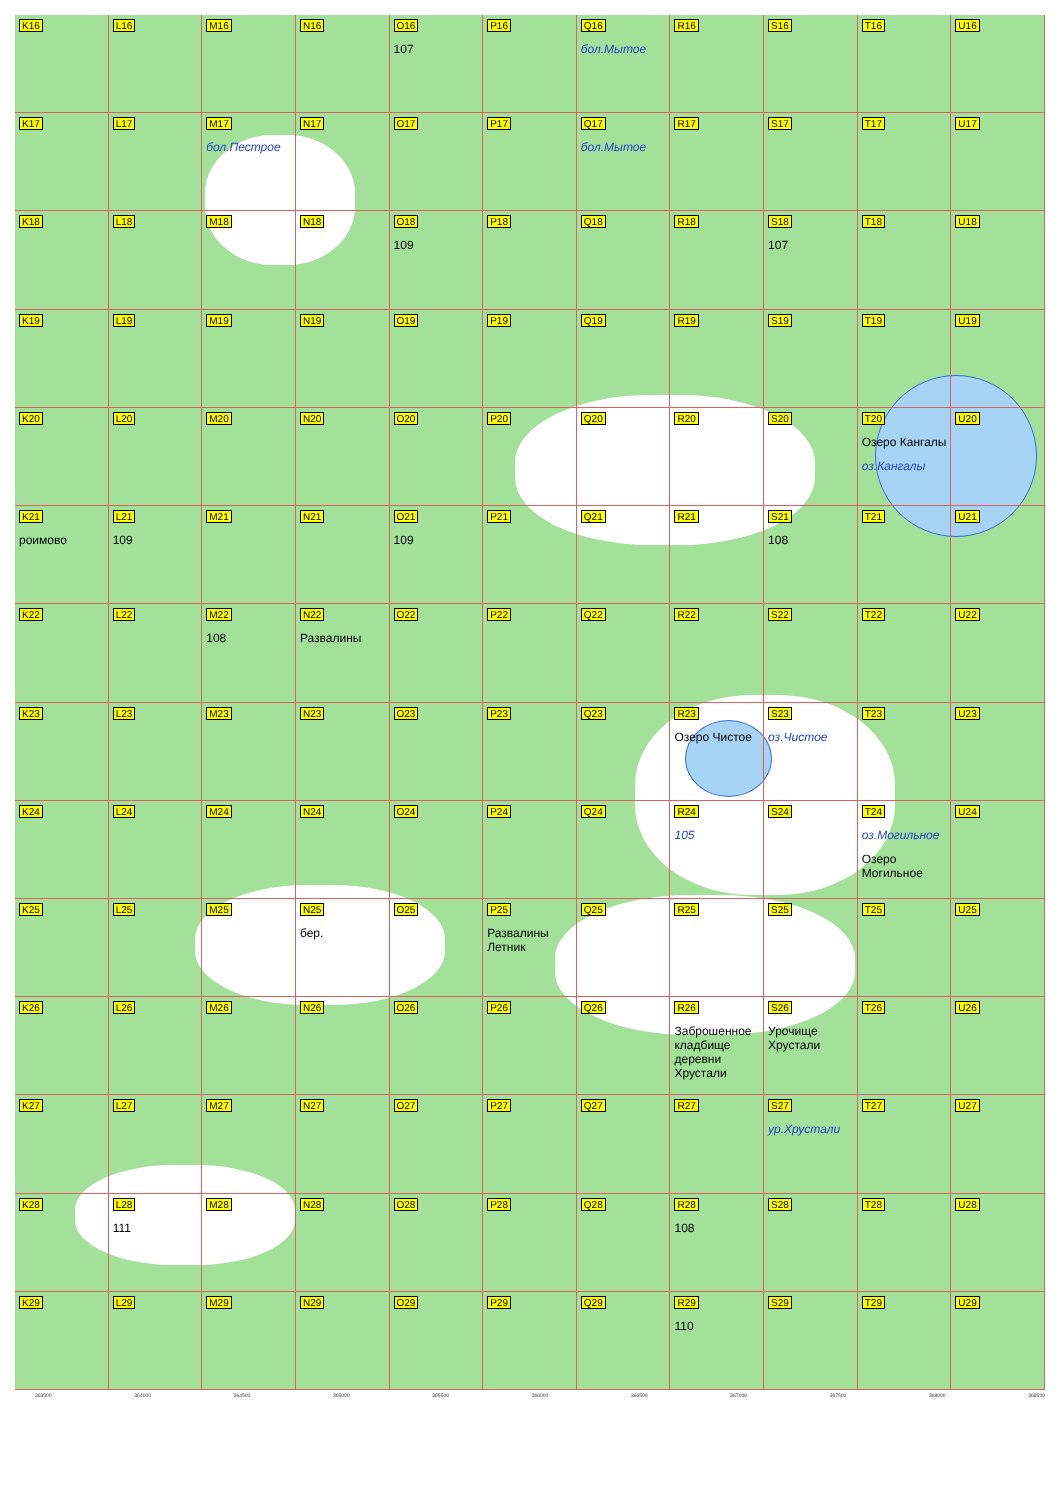K16
L16
M16
N16
O16
107
P16
Q16
бол.Мытое
R16
S16
T16
U16
K17
L17
M17
бол.Пестрое
N17
O17
P17
Q17
бол.Мытое
R17
S17
T17
U17
K18
L18
M18
N18
O18
109
P18
Q18
R18
S18
107
T18
U18
K19
L19
M19
N19
O19
P19
Q19
R19
S19
T19
U19
K20
L20
M20
N20
O20
P20
Q20
R20
S20
T20
Озеро Кангалы
оз.Кангалы
U20
K21
роимово
L21
109
M21
N21
O21
109
P21
Q21
R21
S21
108
T21
U21
K22
L22
M22
108
N22
Развалины
O22
P22
Q22
R22
S22
T22
U22
K23
L23
M23
N23
O23
P23
Q23
R23
Озеро Чистое
S23
оз.Чистое
T23
U23
K24
L24
M24
N24
O24
P24
Q24
R24
105
S24
T24
оз.Могильное
Озеро Могильное
U24
K25
L25
M25
N25
бер.
O25
P25
Развалины Летник
Q25
R25
S25
T25
U25
K26
L26
M26
N26
O26
P26
Q26
R26
Заброшенное кладбище деревни Хрустали
S26
Урочище Хрустали
T26
U26
K27
L27
M27
N27
O27
P27
Q27
R27
S27
ур.Хрустали
T27
U27
K28
L28
111
M28
N28
O28
P28
Q28
R28
108
S28
T28
U28
K29
L29
M29
N29
O29
P29
Q29
R29
110
S29
T29
U29
363500 364000 364500 365000 365500 366000 366500 367000 367500 368000 368500